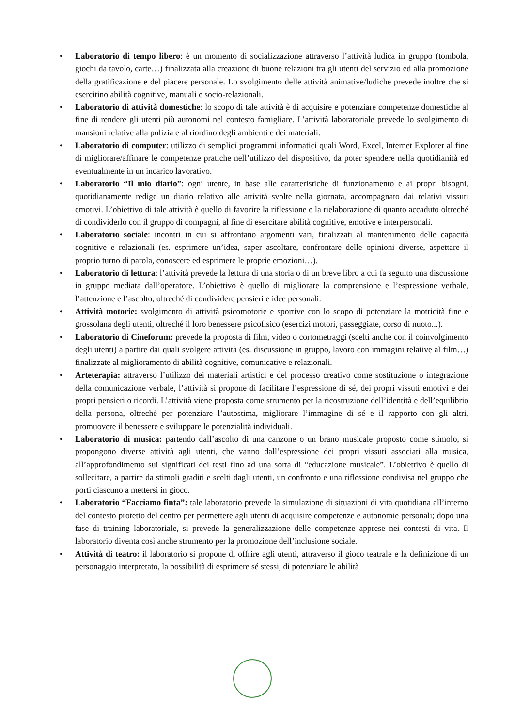• Laboratorio di tempo libero: è un momento di socializzazione attraverso l’attività ludica in gruppo (tombola, giochi da tavolo, carte…) finalizzata alla creazione di buone relazioni tra gli utenti del servizio ed alla promozione della gratificazione e del piacere personale. Lo svolgimento delle attività animative/ludiche prevede inoltre che si esercitino abilità cognitive, manuali e socio-relazionali.
• Laboratorio di attività domestiche: lo scopo di tale attività è di acquisire e potenziare competenze domestiche al fine di rendere gli utenti più autonomi nel contesto famigliare. L’attività laboratoriale prevede lo svolgimento di mansioni relative alla pulizia e al riordino degli ambienti e dei materiali.
• Laboratorio di computer: utilizzo di semplici programmi informatici quali Word, Excel, Internet Explorer al fine di migliorare/affinare le competenze pratiche nell’utilizzo del dispositivo, da poter spendere nella quotidianità ed eventualmente in un incarico lavorativo.
• Laboratorio “Il mio diario”: ogni utente, in base alle caratteristiche di funzionamento e ai propri bisogni, quotidianamente redige un diario relativo alle attività svolte nella giornata, accompagnato dai relativi vissuti emotivi. L’obiettivo di tale attività è quello di favorire la riflessione e la rielaborazione di quanto accaduto oltreché di condividerlo con il gruppo di compagni, al fine di esercitare abilità cognitive, emotive e interpersonali.
• Laboratorio sociale: incontri in cui si affrontano argomenti vari, finalizzati al mantenimento delle capacità cognitive e relazionali (es. esprimere un’idea, saper ascoltare, confrontare delle opinioni diverse, aspettare il proprio turno di parola, conoscere ed esprimere le proprie emozioni…).
• Laboratorio di lettura: l’attività prevede la lettura di una storia o di un breve libro a cui fa seguito una discussione in gruppo mediata dall’operatore. L’obiettivo è quello di migliorare la comprensione e l’espressione verbale, l’attenzione e l’ascolto, oltreché di condividere pensieri e idee personali.
• Attività motorie: svolgimento di attività psicomotorie e sportive con lo scopo di potenziare la motricità fine e grossolana degli utenti, oltreché il loro benessere psicofisico (esercizi motori, passeggiate, corso di nuoto...).
• Laboratorio di Cineforum: prevede la proposta di film, video o cortometraggi (scelti anche con il coinvolgimento degli utenti) a partire dai quali svolgere attività (es. discussione in gruppo, lavoro con immagini relative al film…) finalizzate al miglioramento di abilità cognitive, comunicative e relazionali.
• Arteterapia: attraverso l’utilizzo dei materiali artistici e del processo creativo come sostituzione o integrazione della comunicazione verbale, l’attività si propone di facilitare l’espressione di sé, dei propri vissuti emotivi e dei propri pensieri o ricordi. L’attività viene proposta come strumento per la ricostruzione dell’identità e dell’equilibrio della persona, oltreché per potenziare l’autostima, migliorare l’immagine di sé e il rapporto con gli altri, promuovere il benessere e sviluppare le potenzialità individuali.
• Laboratorio di musica: partendo dall’ascolto di una canzone o un brano musicale proposto come stimolo, si propongono diverse attività agli utenti, che vanno dall’espressione dei propri vissuti associati alla musica, all’approfondimento sui significati dei testi fino ad una sorta di “educazione musicale”. L’obiettivo è quello di sollecitare, a partire da stimoli graditi e scelti dagli utenti, un confronto e una riflessione condivisa nel gruppo che porti ciascuno a mettersi in gioco.
• Laboratorio “Facciamo finta”: tale laboratorio prevede la simulazione di situazioni di vita quotidiana all’interno del contesto protetto del centro per permettere agli utenti di acquisire competenze e autonomie personali; dopo una fase di training laboratoriale, si prevede la generalizzazione delle competenze apprese nei contesti di vita. Il laboratorio diventa così anche strumento per la promozione dell’inclusione sociale.
• Attività di teatro: il laboratorio si propone di offrire agli utenti, attraverso il gioco teatrale e la definizione di un personaggio interpretato, la possibilità di esprimere sé stessi, di potenziare le abilità